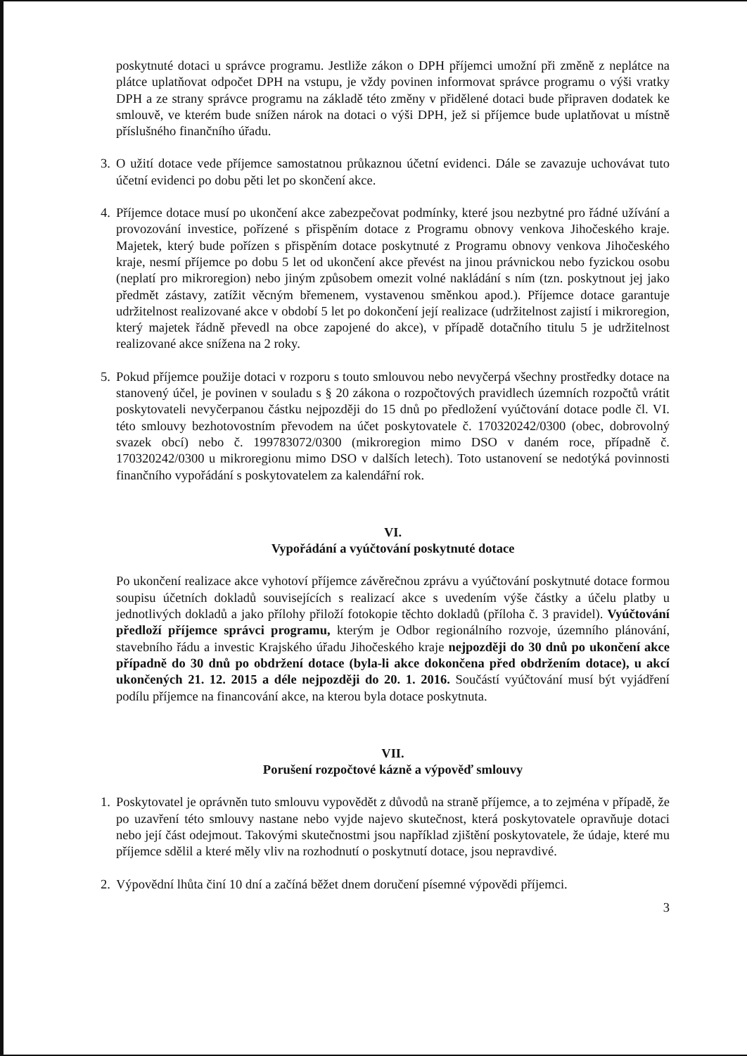poskytnuté dotaci u správce programu. Jestliže zákon o DPH příjemci umožní při změně z neplátce na plátce uplatňovat odpočet DPH na vstupu, je vždy povinen informovat správce programu o výši vratky DPH a ze strany správce programu na základě této změny v přidělené dotaci bude připraven dodatek ke smlouvě, ve kterém bude snížen nárok na dotaci o výši DPH, jež si příjemce bude uplatňovat u místně příslušného finančního úřadu.
3.
O užití dotace vede příjemce samostatnou průkaznou účetní evidenci. Dále se zavazuje uchovávat tuto účetní evidenci po dobu pěti let po skončení akce.
4.
Příjemce dotace musí po ukončení akce zabezpečovat podmínky, které jsou nezbytné pro řádné užívání a provozování investice, pořízené s přispěním dotace z Programu obnovy venkova Jihočeského kraje. Majetek, který bude pořízen s přispěním dotace poskytnuté z Programu obnovy venkova Jihočeského kraje, nesmí příjemce po dobu 5 let od ukončení akce převést na jinou právnickou nebo fyzickou osobu (neplatí pro mikroregion) nebo jiným způsobem omezit volné nakládání s ním (tzn. poskytnout jej jako předmět zástavy, zatížit věcným břemenem, vystavenou směnkou apod.). Příjemce dotace garantuje udržitelnost realizované akce v období 5 let po dokončení její realizace (udržitelnost zajistí i mikroregion, který majetek řádně převedl na obce zapojené do akce), v případě dotačního titulu 5 je udržitelnost realizované akce snížena na 2 roky.
5.
Pokud příjemce použije dotaci v rozporu s touto smlouvou nebo nevyčerpá všechny prostředky dotace na stanovený účel, je povinen v souladu s § 20 zákona o rozpočtových pravidlech územních rozpočtů vrátit poskytovateli nevyčerpanou částku nejpozději do 15 dnů po předložení vyúčtování dotace podle čl. VI. této smlouvy bezhotovostním převodem na účet poskytovatele č. 170320242/0300 (obec, dobrovolný svazek obcí) nebo č. 199783072/0300 (mikroregion mimo DSO v daném roce, případně č. 170320242/0300 u mikroregionu mimo DSO v dalších letech). Toto ustanovení se nedotýká povinnosti finančního vypořádání s poskytovatelem za kalendářní rok.
VI.
Vypořádání a vyúčtování poskytnuté dotace
Po ukončení realizace akce vyhotoví příjemce závěrečnou zprávu a vyúčtování poskytnuté dotace formou soupisu účetních dokladů souvisejících s realizací akce s uvedením výše částky a účelu platby u jednotlivých dokladů a jako přílohy přiloží fotokopie těchto dokladů (příloha č. 3 pravidel). Vyúčtování předloží příjemce správci programu, kterým je Odbor regionálního rozvoje, územního plánování, stavebního řádu a investic Krajského úřadu Jihočeského kraje nejpozději do 30 dnů po ukončení akce případně do 30 dnů po obdržení dotace (byla-li akce dokončena před obdržením dotace), u akcí ukončených 21. 12. 2015 a déle nejpozději do 20. 1. 2016. Součástí vyúčtování musí být vyjádření podílu příjemce na financování akce, na kterou byla dotace poskytnuta.
VII.
Porušení rozpočtové kázně a výpověď smlouvy
1.
Poskytovatel je oprávněn tuto smlouvu vypovědět z důvodů na straně příjemce, a to zejména v případě, že po uzavření této smlouvy nastane nebo vyjde najevo skutečnost, která poskytovatele opravňuje dotaci nebo její část odejmout. Takovými skutečnostmi jsou například zjištění poskytovatele, že údaje, které mu příjemce sdělil a které měly vliv na rozhodnutí o poskytnutí dotace, jsou nepravdivé.
2.
Výpovědní lhůta činí 10 dní a začíná běžet dnem doručení písemné výpovědi příjemci.
3